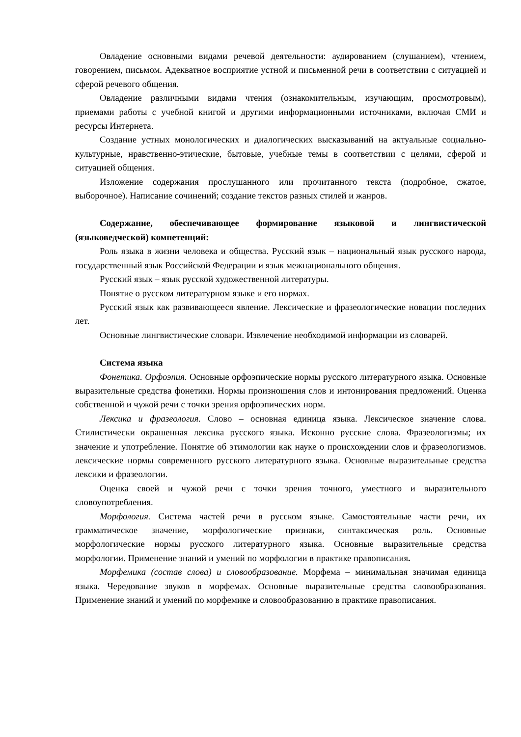Овладение основными видами речевой деятельности: аудированием (слушанием), чтением, говорением, письмом. Адекватное восприятие устной и письменной речи в соответствии с ситуацией и сферой речевого общения.
Овладение различными видами чтения (ознакомительным, изучающим, просмотровым), приемами работы с учебной книгой и другими информационными источниками, включая СМИ и ресурсы Интернета.
Создание устных монологических и диалогических высказываний на актуальные социально-культурные, нравственно-этические, бытовые, учебные темы в соответствии с целями, сферой и ситуацией общения.
Изложение содержания прослушанного или прочитанного текста (подробное, сжатое, выборочное). Написание сочинений; создание текстов разных стилей и жанров.
Содержание, обеспечивающее формирование языковой и лингвистической (языковедческой) компетенций:
Роль языка в жизни человека и общества. Русский язык – национальный язык русского народа, государственный язык Российской Федерации и язык межнационального общения.
Русский язык – язык русской художественной литературы.
Понятие о русском литературном языке и его нормах.
Русский язык как развивающееся явление. Лексические и фразеологические новации последних лет.
Основные лингвистические словари. Извлечение необходимой информации из словарей.
Система языка
Фонетика. Орфоэпия. Основные орфоэпические нормы русского литературного языка. Основные выразительные средства фонетики. Нормы произношения слов и интонирования предложений. Оценка собственной и чужой речи с точки зрения орфоэпических норм.
Лексика и фразеология. Слово – основная единица языка. Лексическое значение слова. Стилистически окрашенная лексика русского языка. Исконно русские слова. Фразеологизмы; их значение и употребление. Понятие об этимологии как науке о происхождении слов и фразеологизмов. лексические нормы современного русского литературного языка. Основные выразительные средства лексики и фразеологии.
Оценка своей и чужой речи с точки зрения точного, уместного и выразительного словоупотребления.
Морфология. Система частей речи в русском языке. Самостоятельные части речи, их грамматическое значение, морфологические признаки, синтаксическая роль. Основные морфологические нормы русского литературного языка. Основные выразительные средства морфологии. Применение знаний и умений по морфологии в практике правописания.
Морфемика (состав слова) и словообразование. Морфема – минимальная значимая единица языка. Чередование звуков в морфемах. Основные выразительные средства словообразования. Применение знаний и умений по морфемике и словообразованию в практике правописания.